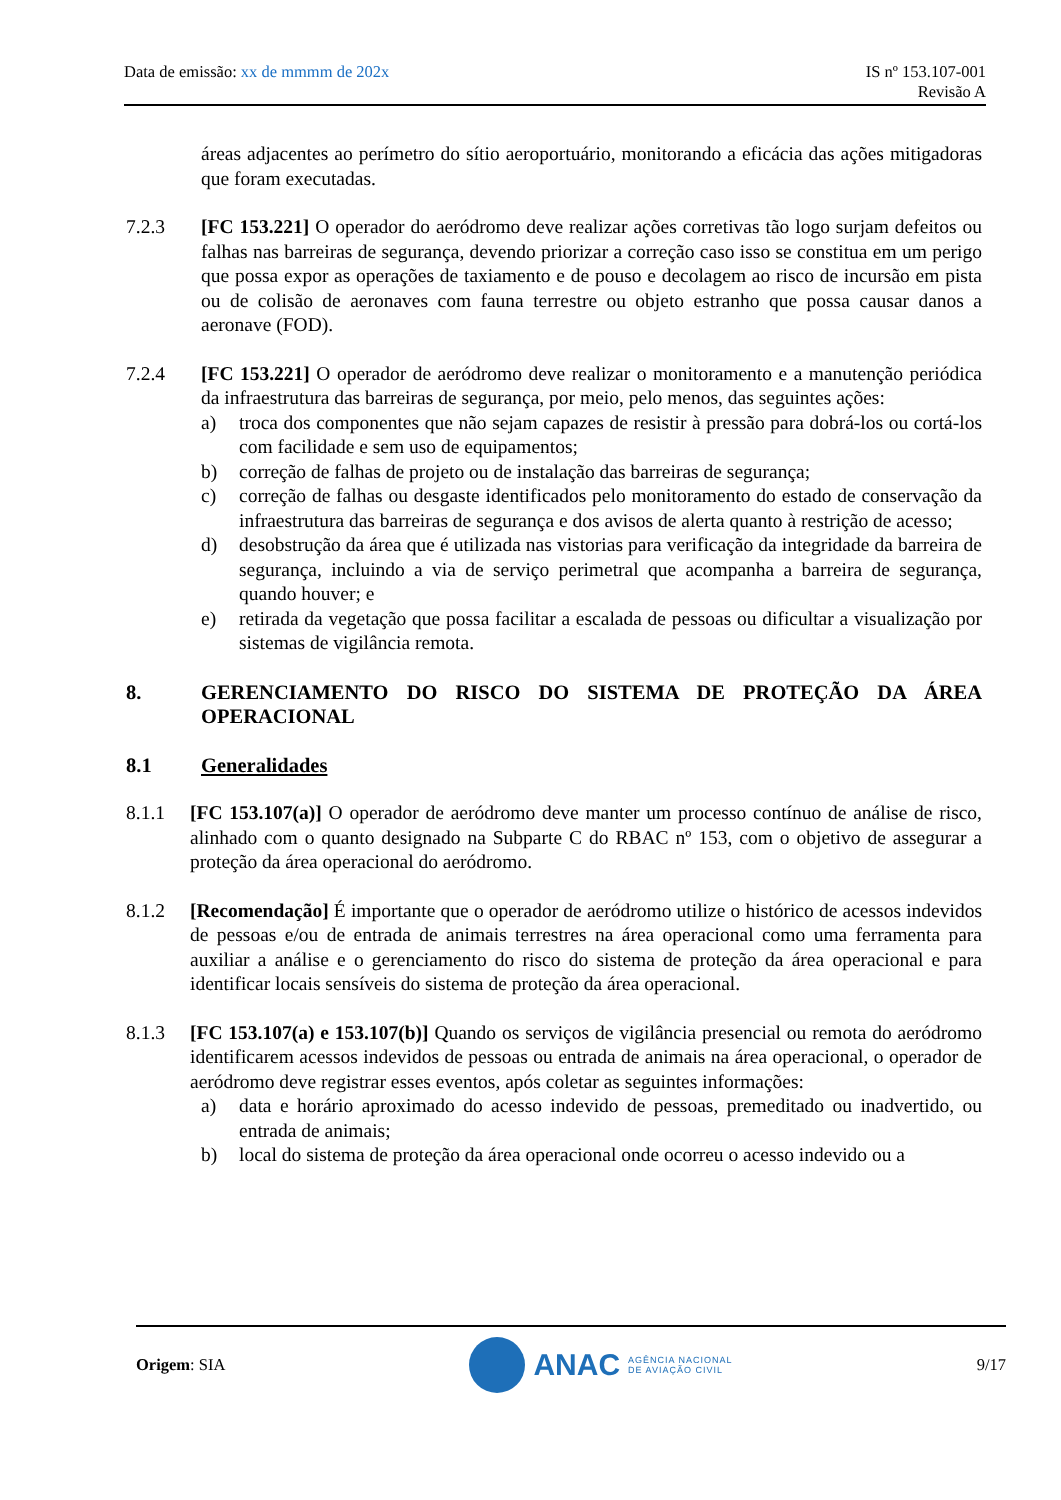Data de emissão: xx de mmmm de 202x
IS nº 153.107-001
Revisão A
áreas adjacentes ao perímetro do sítio aeroportuário, monitorando a eficácia das ações mitigadoras que foram executadas.
7.2.3 [FC 153.221] O operador do aeródromo deve realizar ações corretivas tão logo surjam defeitos ou falhas nas barreiras de segurança, devendo priorizar a correção caso isso se constitua em um perigo que possa expor as operações de taxiamento e de pouso e decolagem ao risco de incursão em pista ou de colisão de aeronaves com fauna terrestre ou objeto estranho que possa causar danos a aeronave (FOD).
7.2.4 [FC 153.221] O operador de aeródromo deve realizar o monitoramento e a manutenção periódica da infraestrutura das barreiras de segurança, por meio, pelo menos, das seguintes ações:
a) troca dos componentes que não sejam capazes de resistir à pressão para dobrá-los ou cortá-los com facilidade e sem uso de equipamentos;
b) correção de falhas de projeto ou de instalação das barreiras de segurança;
c) correção de falhas ou desgaste identificados pelo monitoramento do estado de conservação da infraestrutura das barreiras de segurança e dos avisos de alerta quanto à restrição de acesso;
d) desobstrução da área que é utilizada nas vistorias para verificação da integridade da barreira de segurança, incluindo a via de serviço perimetral que acompanha a barreira de segurança, quando houver; e
e) retirada da vegetação que possa facilitar a escalada de pessoas ou dificultar a visualização por sistemas de vigilância remota.
8. GERENCIAMENTO DO RISCO DO SISTEMA DE PROTEÇÃO DA ÁREA OPERACIONAL
8.1 Generalidades
8.1.1 [FC 153.107(a)] O operador de aeródromo deve manter um processo contínuo de análise de risco, alinhado com o quanto designado na Subparte C do RBAC nº 153, com o objetivo de assegurar a proteção da área operacional do aeródromo.
8.1.2 [Recomendação] É importante que o operador de aeródromo utilize o histórico de acessos indevidos de pessoas e/ou de entrada de animais terrestres na área operacional como uma ferramenta para auxiliar a análise e o gerenciamento do risco do sistema de proteção da área operacional e para identificar locais sensíveis do sistema de proteção da área operacional.
8.1.3 [FC 153.107(a) e 153.107(b)] Quando os serviços de vigilância presencial ou remota do aeródromo identificarem acessos indevidos de pessoas ou entrada de animais na área operacional, o operador de aeródromo deve registrar esses eventos, após coletar as seguintes informações:
a) data e horário aproximado do acesso indevido de pessoas, premeditado ou inadvertido, ou entrada de animais;
b) local do sistema de proteção da área operacional onde ocorreu o acesso indevido ou a
Origem: SIA
ANAC AGÊNCIA NACIONAL
DE AVIAÇÃO CIVIL
9/17